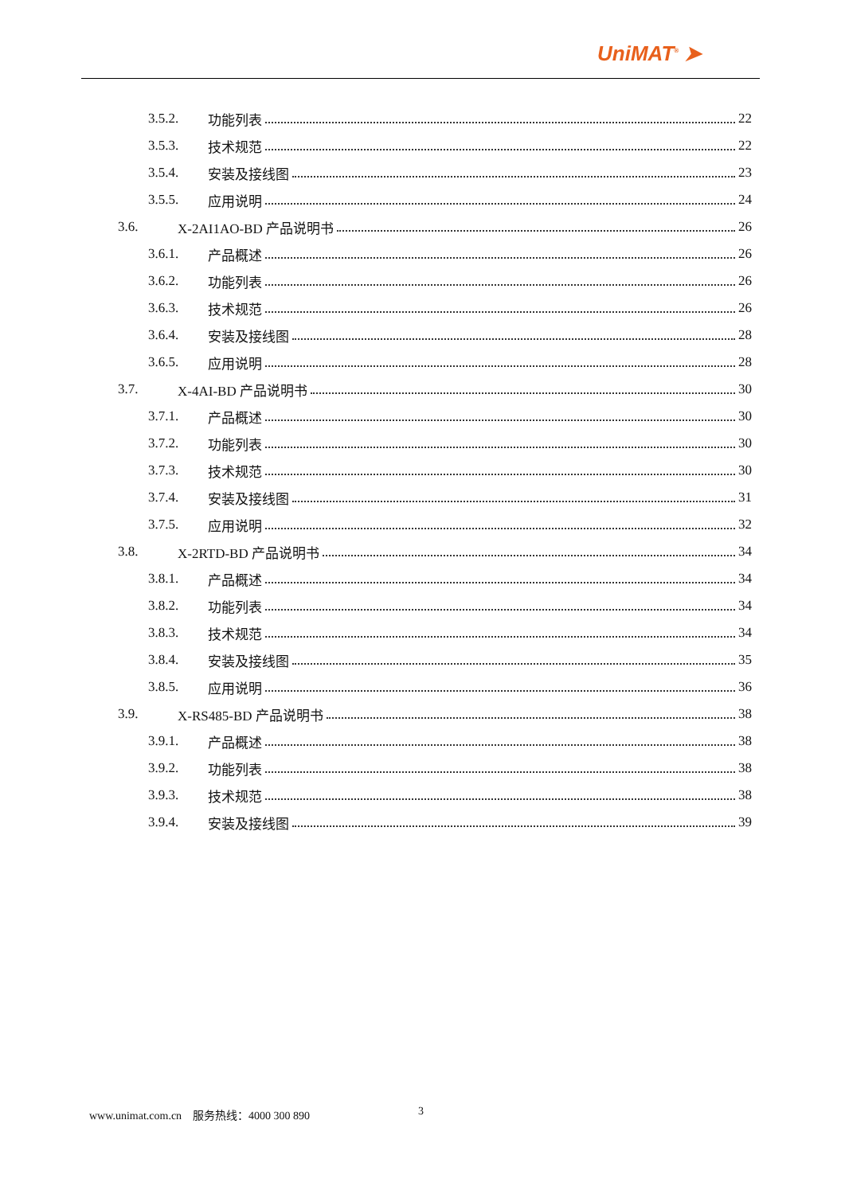UniMAT<sup>®</sup> ➤
3.5.2. 功能列表 22
3.5.3. 技术规范 22
3.5.4. 安装及接线图 23
3.5.5. 应用说明 24
3.6. X-2AI1AO-BD 产品说明书 26
3.6.1. 产品概述 26
3.6.2. 功能列表 26
3.6.3. 技术规范 26
3.6.4. 安装及接线图 28
3.6.5. 应用说明 28
3.7. X-4AI-BD 产品说明书 30
3.7.1. 产品概述 30
3.7.2. 功能列表 30
3.7.3. 技术规范 30
3.7.4. 安装及接线图 31
3.7.5. 应用说明 32
3.8. X-2RTD-BD 产品说明书 34
3.8.1. 产品概述 34
3.8.2. 功能列表 34
3.8.3. 技术规范 34
3.8.4. 安装及接线图 35
3.8.5. 应用说明 36
3.9. X-RS485-BD 产品说明书 38
3.9.1. 产品概述 38
3.9.2. 功能列表 38
3.9.3. 技术规范 38
3.9.4. 安装及接线图 39
www.unimat.com.cn 服务热线：4000 300 890
3